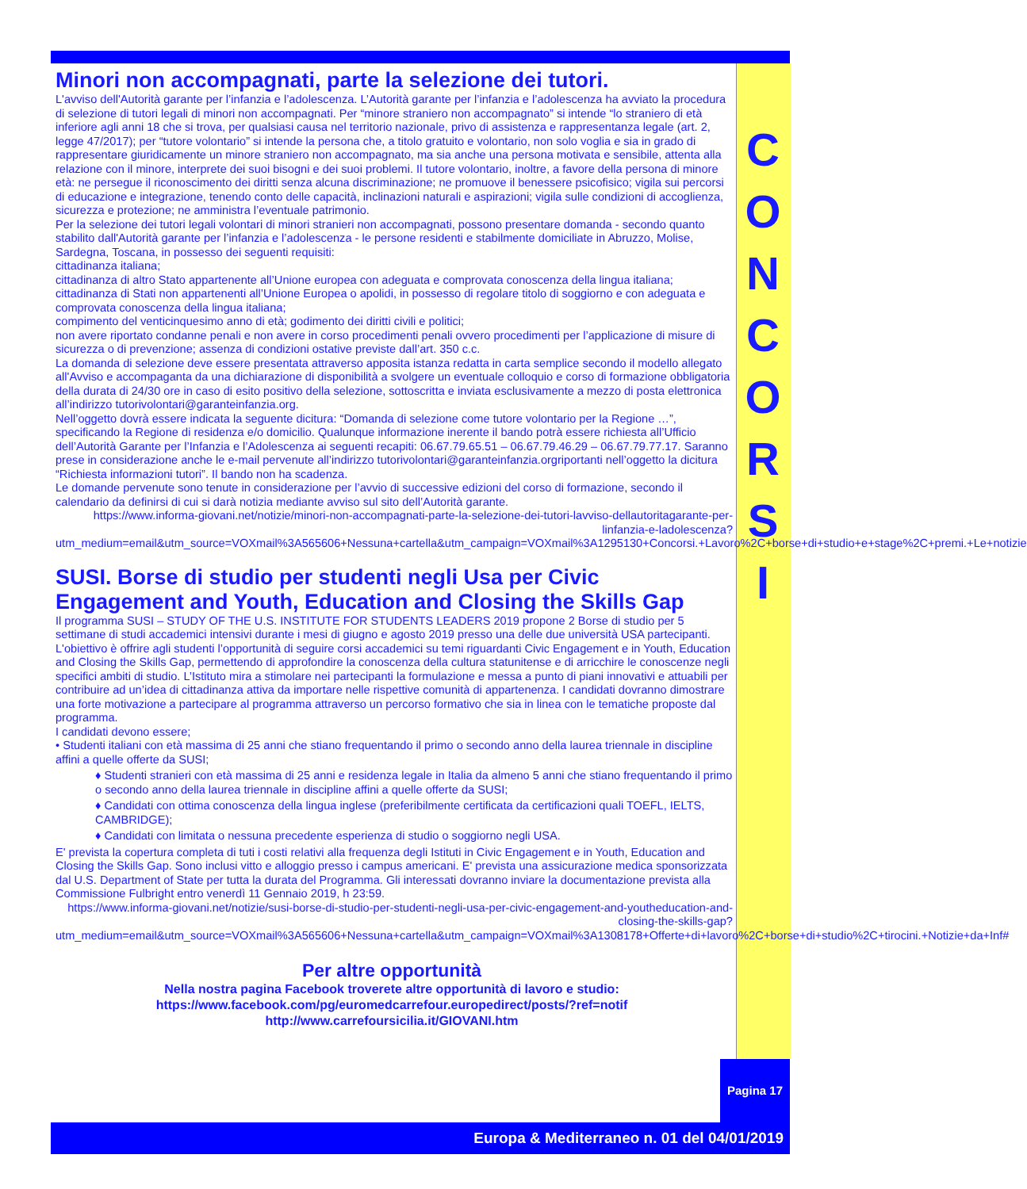Minori non accompagnati, parte la selezione dei tutori.
L'avviso dell'Autorità garante per l’infanzia e l’adolescenza. L’Autorità garante per l’infanzia e l’adolescenza ha avviato la procedura di selezione di tutori legali di minori non accompagnati. Per “minore straniero non accompagnato” si intende “lo straniero di età inferiore agli anni 18 che si trova, per qualsiasi causa nel territorio nazionale, privo di assistenza e rappresentanza legale (art. 2, legge 47/2017); per “tutore volontario” si intende la persona che, a titolo gratuito e volontario, non solo voglia e sia in grado di rappresentare giuridicamente un minore straniero non accompagnato, ma sia anche una persona motivata e sensibile, attenta alla relazione con il minore, interprete dei suoi bisogni e dei suoi problemi. Il tutore volontario, inoltre, a favore della persona di minore età: ne persegue il riconoscimento dei diritti senza alcuna discriminazione; ne promuove il benessere psicofisico; vigila sui percorsi di educazione e integrazione, tenendo conto delle capacità, inclinazioni naturali e aspirazioni; vigila sulle condizioni di accoglienza, sicurezza e protezione; ne amministra l’eventuale patrimonio.
Per la selezione dei tutori legali volontari di minori stranieri non accompagnati, possono presentare domanda - secondo quanto stabilito dall'Autorità garante per l’infanzia e l’adolescenza - le persone residenti e stabilmente domiciliate in Abruzzo, Molise, Sardegna, Toscana, in possesso dei seguenti requisiti:
cittadinanza italiana;
cittadinanza di altro Stato appartenente all’Unione europea con adeguata e comprovata conoscenza della lingua italiana;
cittadinanza di Stati non appartenenti all’Unione Europea o apolidi, in possesso di regolare titolo di soggiorno e con adeguata e comprovata conoscenza della lingua italiana;
compimento del venticinquesimo anno di età; godimento dei diritti civili e politici;
non avere riportato condanne penali e non avere in corso procedimenti penali ovvero procedimenti per l’applicazione di misure di sicurezza o di prevenzione; assenza di condizioni ostative previste dall’art. 350 c.c.
La domanda di selezione deve essere presentata attraverso apposita istanza redatta in carta semplice secondo il modello allegato all'Avviso e accompaganta da una dichiarazione di disponibilità a svolgere un eventuale colloquio e corso di formazione obbligatoria della durata di 24/30 ore in caso di esito positivo della selezione, sottoscritta e inviata esclusivamente a mezzo di posta elettronica all’indirizzo tutorivolontari@garanteinfanzia.org.
Nell’oggetto dovrà essere indicata la seguente dicitura: “Domanda di selezione come tutore volontario per la Regione …”, specificando la Regione di residenza e/o domicilio. Qualunque informazione inerente il bando potrà essere richiesta all’Ufficio dell’Autorità Garante per l’Infanzia e l’Adolescenza ai seguenti recapiti: 06.67.79.65.51 – 06.67.79.46.29 – 06.67.79.77.17. Saranno prese in considerazione anche le e-mail pervenute all’indirizzo tutorivolontari@garanteinfanzia.orgriportanti nell’oggetto la dicitura “Richiesta informazioni tutori”. Il bando non ha scadenza.
Le domande pervenute sono tenute in considerazione per l’avvio di successive edizioni del corso di formazione, secondo il calendario da definirsi di cui si darà notizia mediante avviso sul sito dell’Autorità garante.
https://www.informa-giovani.net/notizie/minori-non-accompagnati-parte-la-selezione-dei-tutori-lavviso-dellautoritagarante-per-linfanzia-e-ladolescenza?utm_medium=email&utm_source=VOXmail%3A565606+Nessuna+cartella&utm_campaign=VOXmail%3A1295130+Concorsi.+Lavoro%2C+borse+di+studio+e+stage%2C+premi.+Le+notizie
SUSI. Borse di studio per studenti negli Usa per Civic Engagement and Youth, Education and Closing the Skills Gap
Il programma SUSI – STUDY OF THE U.S. INSTITUTE FOR STUDENTS LEADERS 2019 propone 2 Borse di studio per 5 settimane di studi accademici intensivi durante i mesi di giugno e agosto 2019 presso una delle due università USA partecipanti. L'obiettivo è offrire agli studenti l’opportunità di seguire corsi accademici su temi riguardanti Civic Engagement e in Youth, Education and Closing the Skills Gap, permettendo di approfondire la conoscenza della cultura statunitense e di arricchire le conoscenze negli specifici ambiti di studio. L’Istituto mira a stimolare nei partecipanti la formulazione e messa a punto di piani innovativi e attuabili per contribuire ad un’idea di cittadinanza attiva da importare nelle rispettive comunità di appartenenza. I candidati dovranno dimostrare una forte motivazione a partecipare al programma attraverso un percorso formativo che sia in linea con le tematiche proposte dal programma.
I candidati devono essere;
• Studenti italiani con età massima di 25 anni che stiano frequentando il primo o secondo anno della laurea triennale in discipline affini a quelle offerte da SUSI;
♦ Studenti stranieri con età massima di 25 anni e residenza legale in Italia da almeno 5 anni che stiano frequentando il primo o secondo anno della laurea triennale in discipline affini a quelle offerte da SUSI;
♦ Candidati con ottima conoscenza della lingua inglese (preferibilmente certificata da certificazioni quali TOEFL, IELTS, CAMBRIDGE);
♦ Candidati con limitata o nessuna precedente esperienza di studio o soggiorno negli USA.
E' prevista la copertura completa di tuti i costi relativi alla frequenza degli Istituti in Civic Engagement e in Youth, Education and Closing the Skills Gap. Sono inclusi vitto e alloggio presso i campus americani. E' prevista una assicurazione medica sponsorizzata dal U.S. Department of State per tutta la durata del Programma. Gli interessati dovranno inviare la documentazione prevista alla Commissione Fulbright entro venerdì 11 Gennaio 2019, h 23:59.
https://www.informa-giovani.net/notizie/susi-borse-di-studio-per-studenti-negli-usa-per-civic-engagement-and-youtheducation-and-closing-the-skills-gap?utm_medium=email&utm_source=VOXmail%3A565606+Nessuna+cartella&utm_campaign=VOXmail%3A1308178+Offerte+di+lavoro%2C+borse+di+studio%2C+tirocini.+Notizie+da+Inf#
Per altre opportunità
Nella nostra pagina Facebook troverete altre opportunità di lavoro e studio:
https://www.facebook.com/pg/euromedcarrefour.europedirect/posts/?ref=notif
http://www.carrefoursicilia.it/GIOVANI.htm
C
O
N
C
O
R
S
I
Pagina 17
Europa & Mediterraneo n. 01 del 04/01/2019